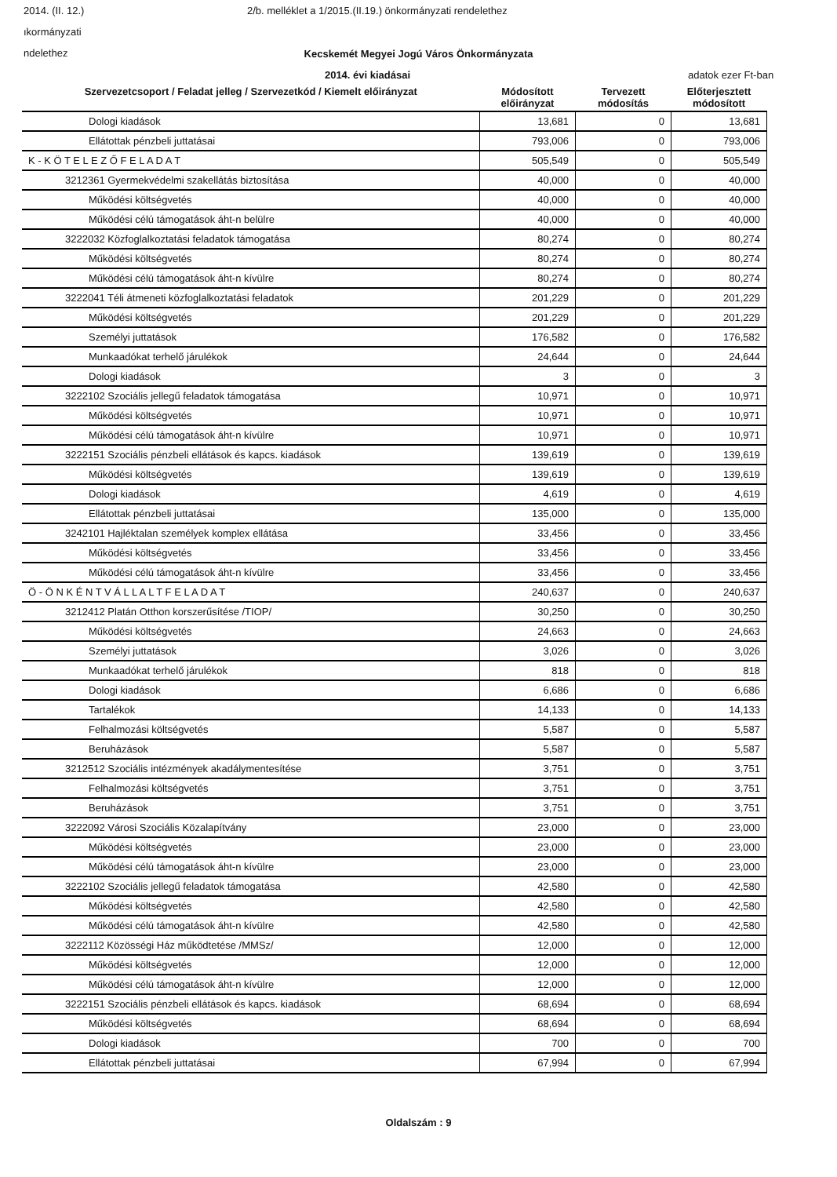2014. (II. 12.) 2/b. melléklet a 1/2015.(II.19.) önkormányzati rendelethez
ıkormányzati
ndelethez
Kecskemét Megyei Jogú Város Önkormányzata
2014. évi kiadásai adatok ezer Ft-ban
| Szervezetcsoport / Feladat jelleg / Szervezetkód / Kiemelt előirányzat | Módosított előirányzat | Tervezett módosítás | Előterjesztett módosított |
| --- | --- | --- | --- |
| Dologi kiadások | 13,681 | 0 | 13,681 |
| Ellátottak pénzbeli juttatásai | 793,006 | 0 | 793,006 |
| K - K Ö T E L E Z Ő F E L A D A T | 505,549 | 0 | 505,549 |
| 3212361 Gyermekvédelmi szakellátás biztosítása | 40,000 | 0 | 40,000 |
| Működési költségvetés | 40,000 | 0 | 40,000 |
| Működési célú támogatások áht-n belülre | 40,000 | 0 | 40,000 |
| 3222032 Közfoglalkoztatási feladatok támogatása | 80,274 | 0 | 80,274 |
| Működési költségvetés | 80,274 | 0 | 80,274 |
| Működési célú támogatások áht-n kívülre | 80,274 | 0 | 80,274 |
| 3222041 Téli átmeneti közfoglalkoztatási feladatok | 201,229 | 0 | 201,229 |
| Működési költségvetés | 201,229 | 0 | 201,229 |
| Személyi juttatások | 176,582 | 0 | 176,582 |
| Munkaadókat terhelő járulékok | 24,644 | 0 | 24,644 |
| Dologi kiadások | 3 | 0 | 3 |
| 3222102 Szociális jellegű feladatok támogatása | 10,971 | 0 | 10,971 |
| Működési költségvetés | 10,971 | 0 | 10,971 |
| Működési célú támogatások áht-n kívülre | 10,971 | 0 | 10,971 |
| 3222151 Szociális pénzbeli ellátások és kapcs. kiadások | 139,619 | 0 | 139,619 |
| Működési költségvetés | 139,619 | 0 | 139,619 |
| Dologi kiadások | 4,619 | 0 | 4,619 |
| Ellátottak pénzbeli juttatásai | 135,000 | 0 | 135,000 |
| 3242101 Hajléktalan személyek komplex ellátása | 33,456 | 0 | 33,456 |
| Működési költségvetés | 33,456 | 0 | 33,456 |
| Működési célú támogatások áht-n kívülre | 33,456 | 0 | 33,456 |
| Ö - Ö N K É N T V Á L L A L T F E L A D A T | 240,637 | 0 | 240,637 |
| 3212412 Platán Otthon korszerűsítése /TIOP/ | 30,250 | 0 | 30,250 |
| Működési költségvetés | 24,663 | 0 | 24,663 |
| Személyi juttatások | 3,026 | 0 | 3,026 |
| Munkaadókat terhelő járulékok | 818 | 0 | 818 |
| Dologi kiadások | 6,686 | 0 | 6,686 |
| Tartalékok | 14,133 | 0 | 14,133 |
| Felhalmozási költségvetés | 5,587 | 0 | 5,587 |
| Beruházások | 5,587 | 0 | 5,587 |
| 3212512 Szociális intézmények akadálymentesítése | 3,751 | 0 | 3,751 |
| Felhalmozási költségvetés | 3,751 | 0 | 3,751 |
| Beruházások | 3,751 | 0 | 3,751 |
| 3222092 Városi Szociális Közalapítvány | 23,000 | 0 | 23,000 |
| Működési költségvetés | 23,000 | 0 | 23,000 |
| Működési célú támogatások áht-n kívülre | 23,000 | 0 | 23,000 |
| 3222102 Szociális jellegű feladatok támogatása | 42,580 | 0 | 42,580 |
| Működési költségvetés | 42,580 | 0 | 42,580 |
| Működési célú támogatások áht-n kívülre | 42,580 | 0 | 42,580 |
| 3222112 Közösségi Ház működtetése /MMSz/ | 12,000 | 0 | 12,000 |
| Működési költségvetés | 12,000 | 0 | 12,000 |
| Működési célú támogatások áht-n kívülre | 12,000 | 0 | 12,000 |
| 3222151 Szociális pénzbeli ellátások és kapcs. kiadások | 68,694 | 0 | 68,694 |
| Működési költségvetés | 68,694 | 0 | 68,694 |
| Dologi kiadások | 700 | 0 | 700 |
| Ellátottak pénzbeli juttatásai | 67,994 | 0 | 67,994 |
Oldalszám : 9